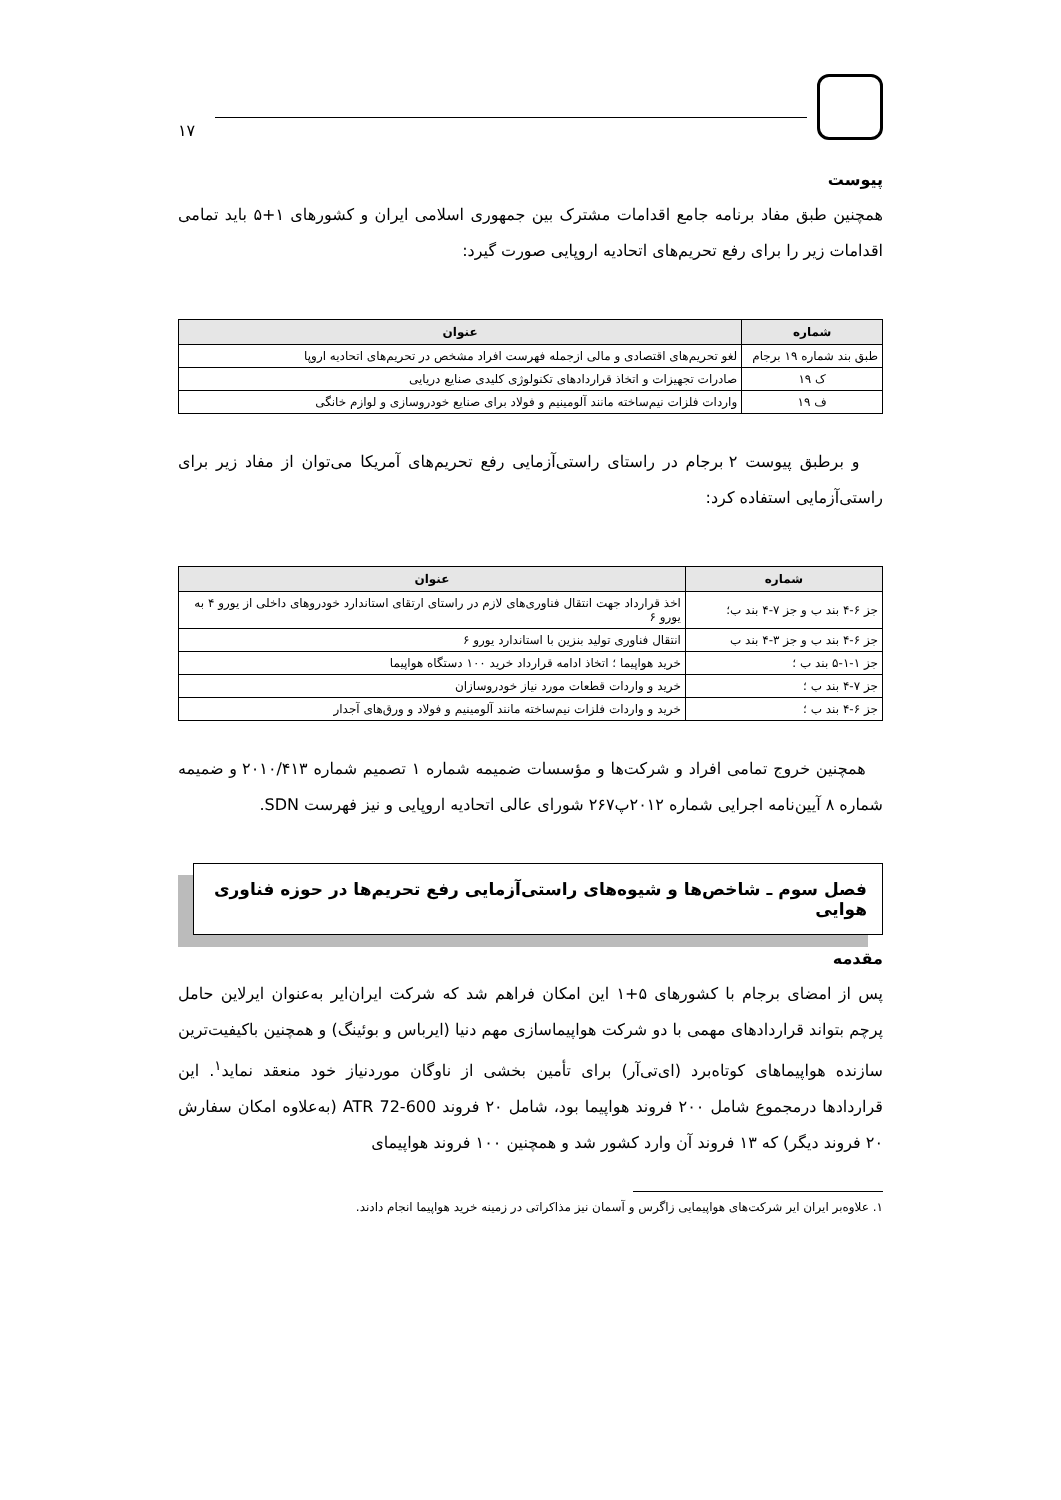۱۷
پیوست
همچنین طبق مفاد برنامه جامع اقدامات مشترک بین جمهوری اسلامی ایران و کشورهای ۱+۵ باید تمامی اقدامات زیر را برای رفع تحریم‌های اتحادیه اروپایی صورت گیرد:
| شماره | عنوان |
| --- | --- |
| طبق بند شماره ۱۹ برجام | لغو تحریم‌های اقتصادی و مالی ازجمله فهرست افراد مشخص در تحریم‌های اتحادیه اروپا |
| ک ۱۹ | صادرات تجهیزات و اتخاذ قراردادهای تکنولوژی کلیدی صنایع دریایی |
| ف ۱۹ | واردات فلزات نیم‌ساخته مانند آلومینیم و فولاد برای صنایع خودروسازی و لوازم خانگی |
و برطبق پیوست ۲ برجام در راستای راستی‌آزمایی رفع تحریم‌های آمریکا می‌توان از مفاد زیر برای راستی‌آزمایی استفاده کرد:
| شماره | عنوان |
| --- | --- |
| جز ۶-۴ بند ب و جز ۷-۴ بند ب؛ | اخذ قرارداد جهت انتقال فناوری‌های لازم در راستای ارتقای استاندارد خودروهای داخلی از یورو ۴ به یورو ۶ |
| جز ۶-۴ بند ب و جز ۳-۴ بند ب | انتقال فناوری تولید بنزین با استاندارد یورو ۶ |
| جز ۱-۱-۵ بند ب ؛ | خرید هواپیما ؛ اتخاذ ادامه قرارداد خرید ۱۰۰ دستگاه هواپیما |
| جز ۷-۴ بند ب ؛ | خرید و واردات قطعات مورد نیاز خودروسازان |
| جز ۶-۴ بند ب ؛ | خرید و واردات فلزات نیم‌ساخته مانند آلومینیم و فولاد و ورق‌های آجدار |
همچنین خروج تمامی افراد و شرکت‌ها و مؤسسات ضمیمه شماره ۱ تصمیم شماره ۲۰۱۰/۴۱۳ و ضمیمه شماره ۸ آیین‌نامه اجرایی شماره ۲۰۱۲پ۲۶۷ شورای عالی اتحادیه اروپایی و نیز فهرست SDN.
فصل سوم ـ شاخص‌ها و شیوه‌های راستی‌آزمایی رفع تحریم‌ها در حوزه فناوری هوایی
مقدمه
پس از امضای برجام با کشورهای ۵+۱ این امکان فراهم شد که شرکت ایران‌ایر به‌عنوان ایرلاین حامل پرچم بتواند قراردادهای مهمی با دو شرکت هواپیماسازی مهم دنیا (ایرباس و بوئینگ) و همچنین باکیفیت‌ترین سازنده هواپیماهای کوتاه‌برد (ای‌تی‌آر) برای تأمین بخشی از ناوگان موردنیاز خود منعقد نماید<sup>۱</sup>. این قراردادها درمجموع شامل ۲۰۰ فروند هواپیما بود، شامل ۲۰ فروند ATR 72-600 (به‌علاوه امکان سفارش ۲۰ فروند دیگر) که ۱۳ فروند آن وارد کشور شد و همچنین ۱۰۰ فروند هواپیمای
۱. علاوه‌بر ایران ایر شرکت‌های هواپیمایی زاگرس و آسمان نیز مذاکراتی در زمینه خرید هواپیما انجام دادند.